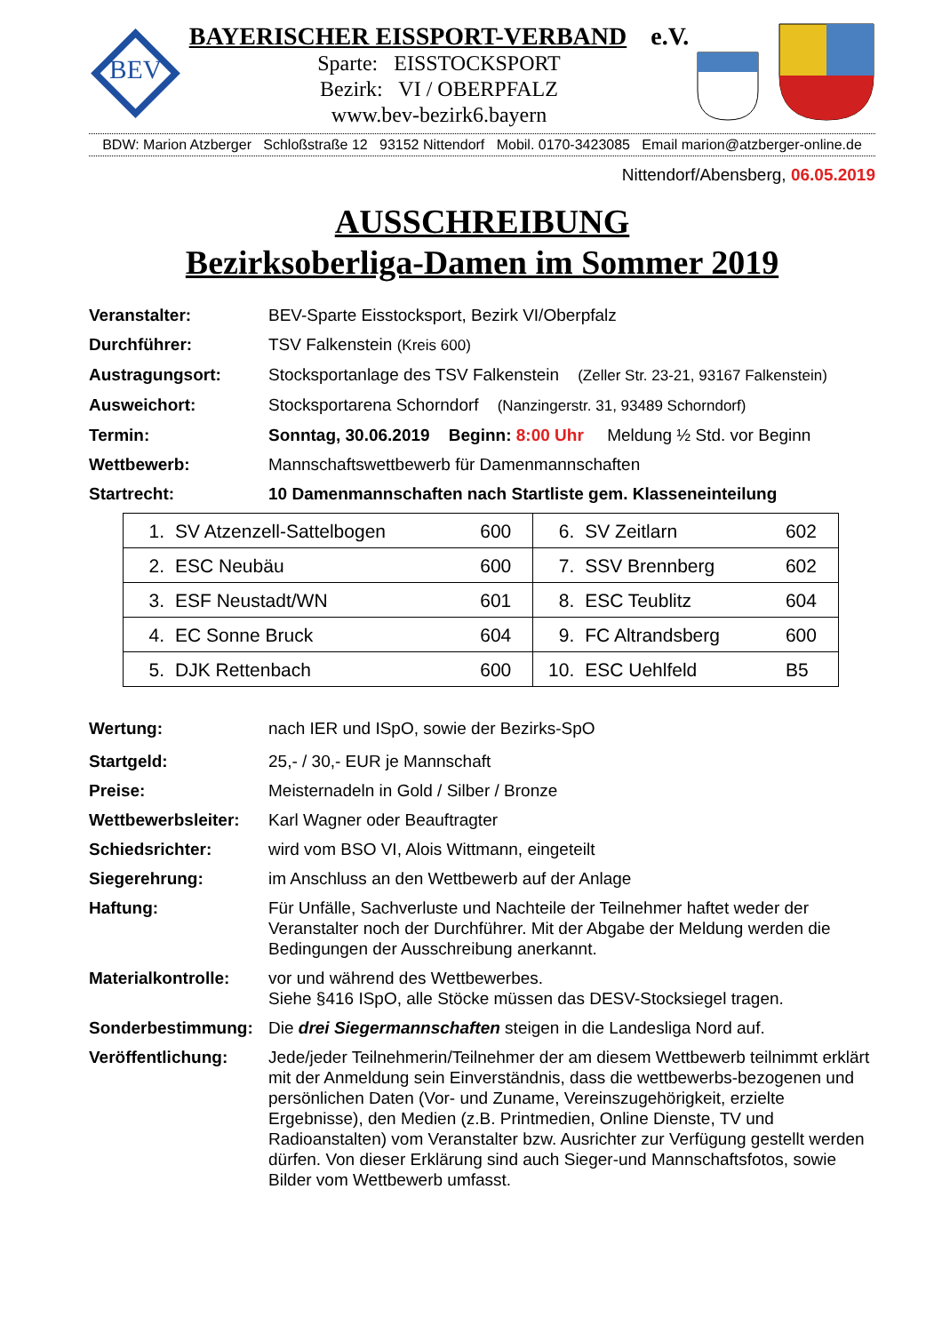BEV
BAYERISCHER EISSPORT-VERBAND e.V.
Sparte: EISSTOCKSPORT
Bezirk: VI / OBERPFALZ
www.bev-bezirk6.bayern
BDW: Marion Atzberger Schloßstraße 12 93152 Nittendorf Mobil. 0170-3423085 Email marion@atzberger-online.de
Nittendorf/Abensberg, 06.05.2019
AUSSCHREIBUNG
Bezirksoberliga-Damen im Sommer 2019
Veranstalter: BEV-Sparte Eisstocksport, Bezirk VI/Oberpfalz
Durchführer: TSV Falkenstein (Kreis 600)
Austragungsort: Stocksportanlage des TSV Falkenstein (Zeller Str. 23-21, 93167 Falkenstein)
Ausweichort: Stocksportarena Schorndorf (Nanzingerstr. 31, 93489 Schorndorf)
Termin: Sonntag, 30.06.2019 Beginn: 8:00 Uhr Meldung ½ Std. vor Beginn
Wettbewerb: Mannschaftswettbewerb für Damenmannschaften
Startrecht: 10 Damenmannschaften nach Startliste gem. Klasseneinteilung
| 1. | SV Atzenzell-Sattelbogen | 600 | 6. | SV Zeitlarn | 602 |
| 2. | ESC Neubäu | 600 | 7. | SSV Brennberg | 602 |
| 3. | ESF Neustadt/WN | 601 | 8. | ESC Teublitz | 604 |
| 4. | EC Sonne Bruck | 604 | 9. | FC Altrandsberg | 600 |
| 5. | DJK Rettenbach | 600 | 10. | ESC Uehlfeld | B5 |
Wertung: nach IER und ISpO, sowie der Bezirks-SpO
Startgeld: 25,- / 30,- EUR je Mannschaft
Preise: Meisternadeln in Gold / Silber / Bronze
Wettbewerbsleiter:
Karl Wagner oder Beauftragter
Schiedsrichter: wird vom BSO VI, Alois Wittmann, eingeteilt
Siegerehrung: im Anschluss an den Wettbewerb auf der Anlage
Haftung: Für Unfälle, Sachverluste und Nachteile der Teilnehmer haftet weder der Veranstalter noch der Durchführer. Mit der Abgabe der Meldung werden die Bedingungen der Ausschreibung anerkannt.
Materialkontrolle:
vor und während des Wettbewerbes.
Siehe §416 ISpO, alle Stöcke müssen das DESV-Stocksiegel tragen.
Sonderbestimmung: Die drei Siegermannschaften steigen in die Landesliga Nord auf.
Veröffentlichung: Jede/jeder Teilnehmerin/Teilnehmer der am diesem Wettbewerb teilnimmt erklärt mit der Anmeldung sein Einverständnis, dass die wettbewerbs-bezogenen und persönlichen Daten (Vor- und Zuname, Vereinszugehörigkeit, erzielte Ergebnisse), den Medien (z.B. Printmedien, Online Dienste, TV und Radioanstalten) vom Veranstalter bzw. Ausrichter zur Verfügung gestellt werden dürfen. Von dieser Erklärung sind auch Sieger-und Mannschaftsfotos, sowie Bilder vom Wettbewerb umfasst.